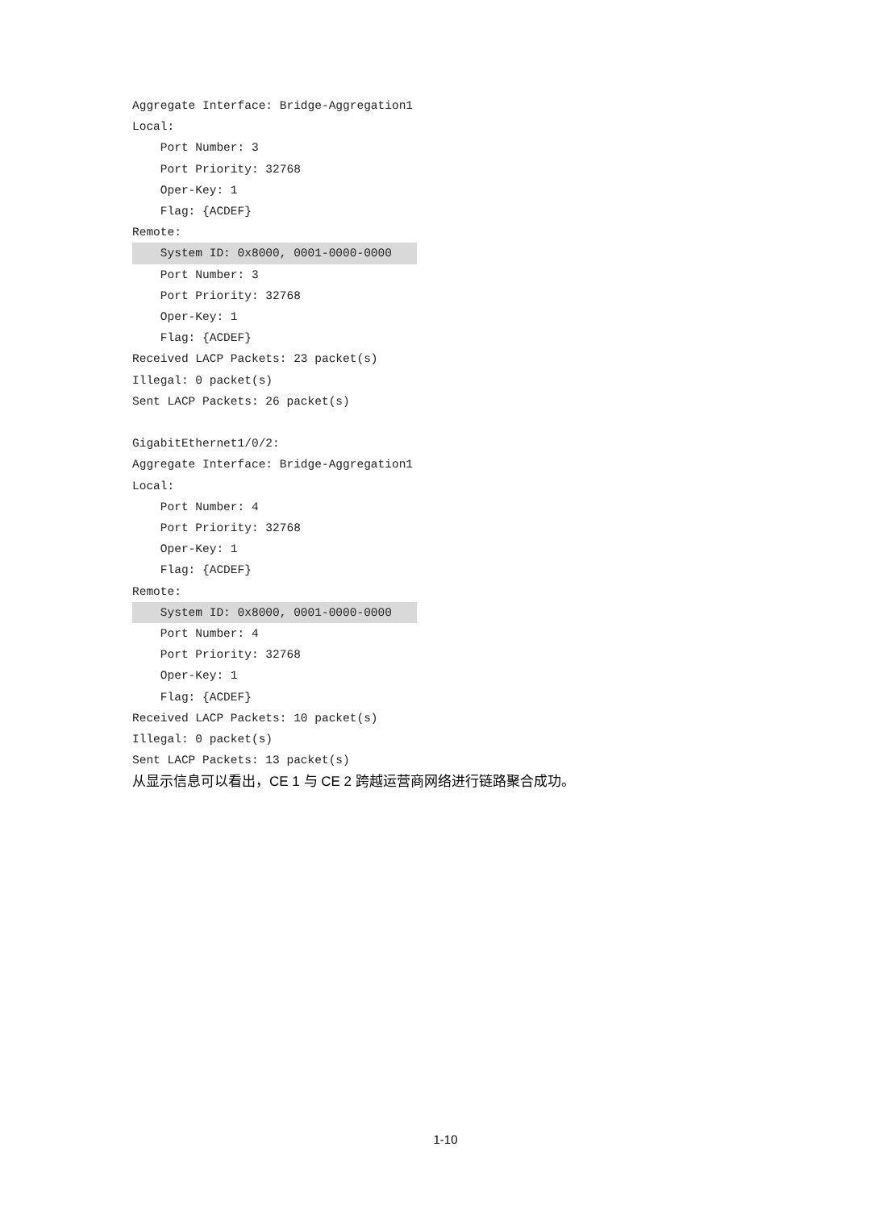Aggregate Interface: Bridge-Aggregation1
Local:
    Port Number: 3
    Port Priority: 32768
    Oper-Key: 1
    Flag: {ACDEF}
Remote:
    System ID: 0x8000, 0001-0000-0000
    Port Number: 3
    Port Priority: 32768
    Oper-Key: 1
    Flag: {ACDEF}
Received LACP Packets: 23 packet(s)
Illegal: 0 packet(s)
Sent LACP Packets: 26 packet(s)

GigabitEthernet1/0/2:
Aggregate Interface: Bridge-Aggregation1
Local:
    Port Number: 4
    Port Priority: 32768
    Oper-Key: 1
    Flag: {ACDEF}
Remote:
    System ID: 0x8000, 0001-0000-0000
    Port Number: 4
    Port Priority: 32768
    Oper-Key: 1
    Flag: {ACDEF}
Received LACP Packets: 10 packet(s)
Illegal: 0 packet(s)
Sent LACP Packets: 13 packet(s)
从显示信息可以看出，CE 1 与 CE 2 跨越运营商网络进行链路聚合成功。
1-10